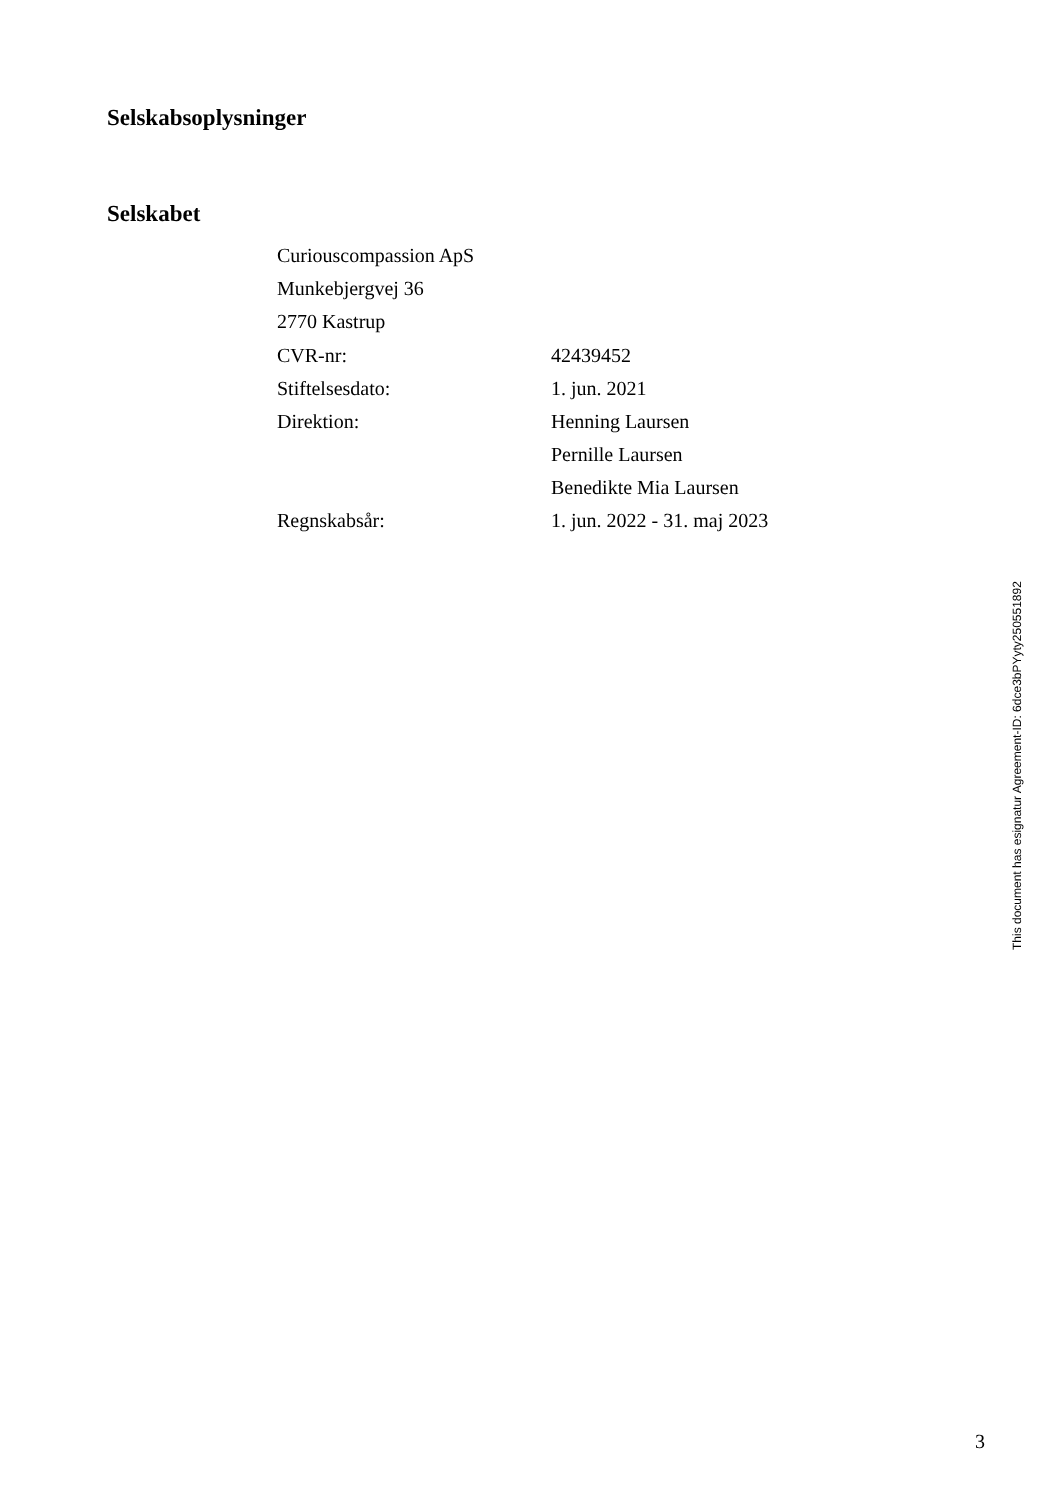Selskabsoplysninger
Selskabet
Curiouscompassion ApS
Munkebjergvej 36
2770 Kastrup
| CVR-nr: | 42439452 |
| Stiftelsesdato: | 1. jun. 2021 |
| Direktion: | Henning Laursen |
| | Pernille Laursen |
| | Benedikte Mia Laursen |
| Regnskabsår: | 1. jun. 2022 - 31. maj 2023 |
This document has esignatur Agreement-ID: 6dce3bPYyty250551892
3